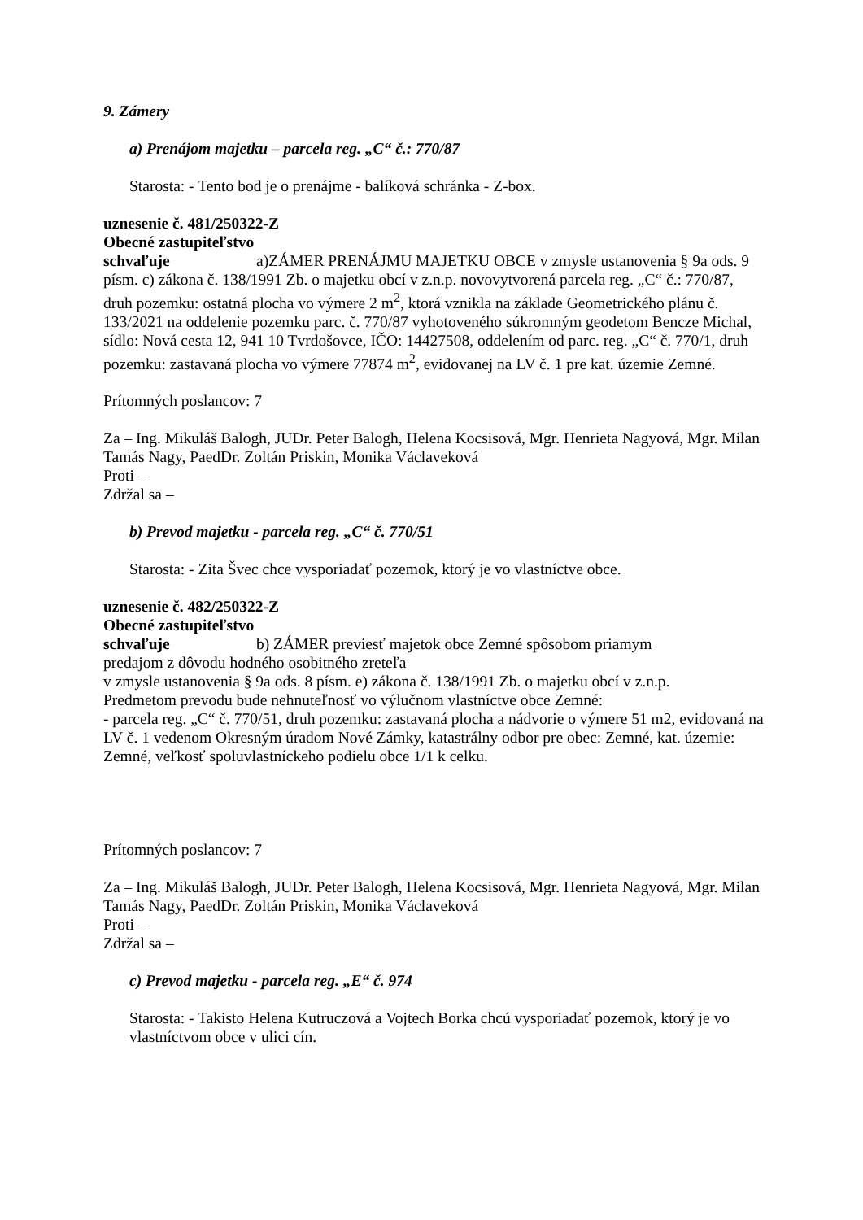9. Zámery
a) Prenájom majetku – parcela reg. „C“ č.: 770/87
Starosta: - Tento bod je o prenájme - balíková schránka - Z-box.
uznesenie č. 481/250322-Z
Obecné zastupiteľstvo
schvaľuje a)ZÁMER PRENÁJMU MAJETKU OBCE v zmysle ustanovenia § 9a ods. 9 písm. c) zákona č. 138/1991 Zb. o majetku obcí v z.n.p. novovytvorená parcela reg. „C“ č.: 770/87, druh pozemku: ostatná plocha vo výmere 2 m<sup>2</sup>, ktorá vznikla na základe Geometrického plánu č. 133/2021 na oddelenie pozemku parc. č. 770/87 vyhotoveného súkromným geodetom Bencze Michal, sídlo: Nová cesta 12, 941 10 Tvrdošovce, IČO: 14427508, oddelením od parc. reg. „C“ č. 770/1, druh pozemku: zastavaná plocha vo výmere 77874 m<sup>2</sup>, evidovanej na LV č. 1 pre kat. územie Zemné.
Prítomných poslancov: 7
Za – Ing. Mikuláš Balogh, JUDr. Peter Balogh, Helena Kocsisová, Mgr. Henrieta Nagyová, Mgr. Milan Tamás Nagy, PaedDr. Zoltán Priskin, Monika Václaveková
Proti –
Zdržal sa –
b) Prevod majetku - parcela reg. „C“ č. 770/51
Starosta: - Zita Švec chce vysporiadať pozemok, ktorý je vo vlastníctve obce.
uznesenie č. 482/250322-Z
Obecné zastupiteľstvo
schvaľuje b) ZÁMER previesť majetok obce Zemné spôsobom priamym
predajom z dôvodu hodného osobitného zreteľa
v zmysle ustanovenia § 9a ods. 8 písm. e) zákona č. 138/1991 Zb. o majetku obcí v z.n.p.
Predmetom prevodu bude nehnuteľnosť vo výlučnom vlastníctve obce Zemné:
- parcela reg. „C“ č. 770/51, druh pozemku: zastavaná plocha a nádvorie o výmere 51 m2, evidovaná na LV č. 1 vedenom Okresným úradom Nové Zámky, katastrálny odbor pre obec: Zemné, kat. územie: Zemné, veľkosť spoluvlastníckeho podielu obce 1/1 k celku.
Prítomných poslancov: 7
Za – Ing. Mikuláš Balogh, JUDr. Peter Balogh, Helena Kocsisová, Mgr. Henrieta Nagyová, Mgr. Milan Tamás Nagy, PaedDr. Zoltán Priskin, Monika Václaveková
Proti –
Zdržal sa –
c) Prevod majetku - parcela reg. „E“ č. 974
Starosta: - Takisto Helena Kutruczová a Vojtech Borka chcú vysporiadať pozemok, ktorý je vo vlastníctvom obce v ulici cín.